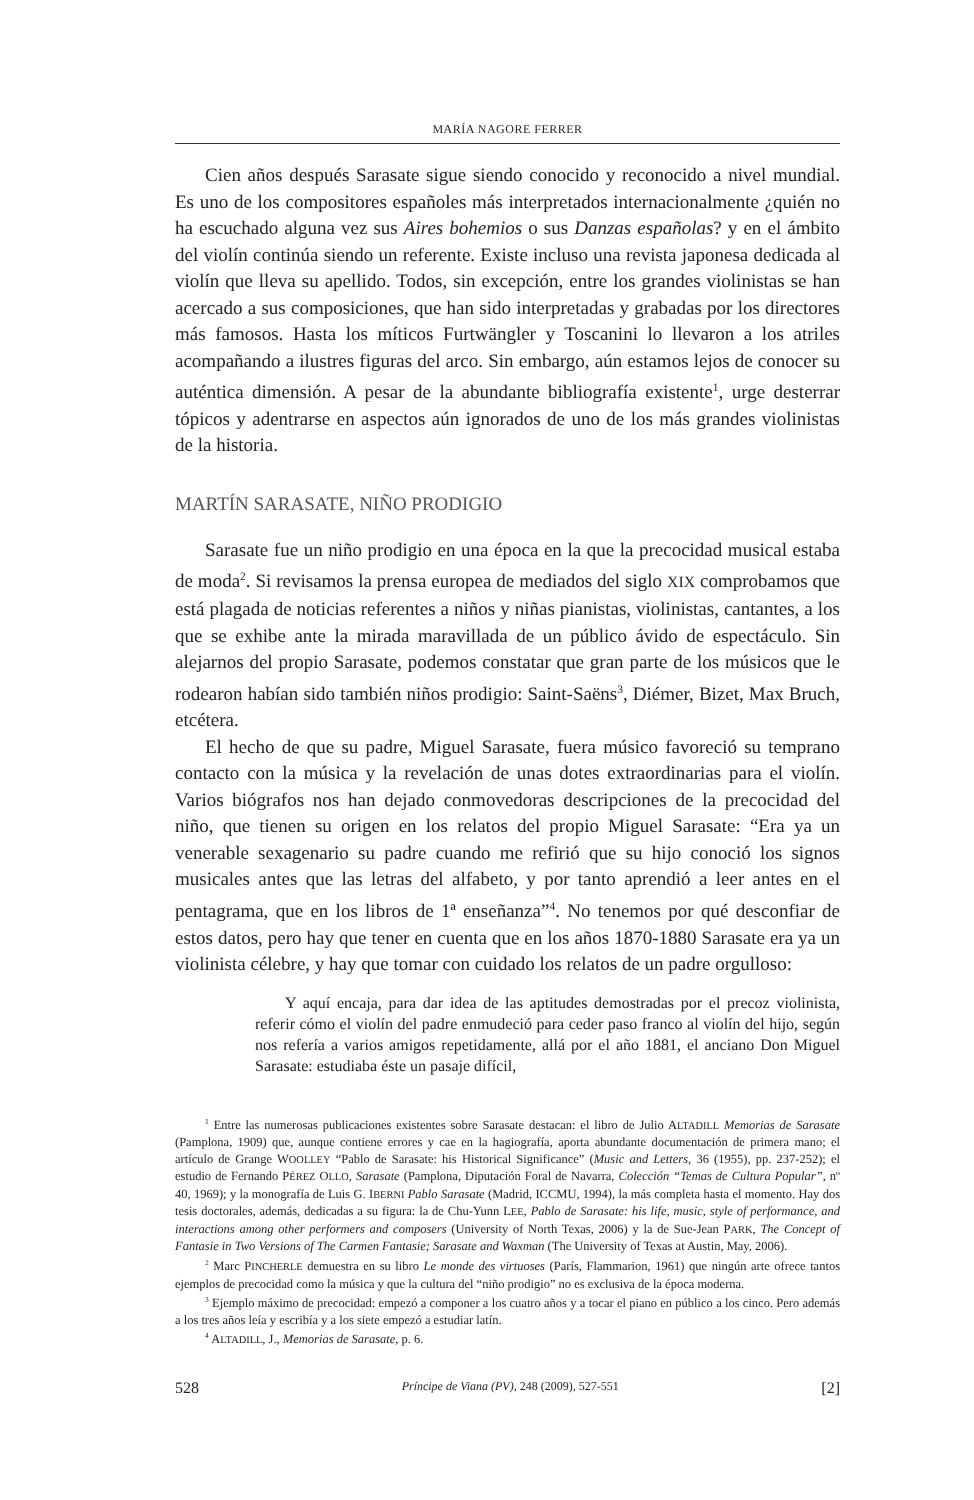MARÍA NAGORE FERRER
Cien años después Sarasate sigue siendo conocido y reconocido a nivel mundial. Es uno de los compositores españoles más interpretados internacionalmente ¿quién no ha escuchado alguna vez sus Aires bohemios o sus Danzas españolas? y en el ámbito del violín continúa siendo un referente. Existe incluso una revista japonesa dedicada al violín que lleva su apellido. Todos, sin excepción, entre los grandes violinistas se han acercado a sus composiciones, que han sido interpretadas y grabadas por los directores más famosos. Hasta los míticos Furtwängler y Toscanini lo llevaron a los atriles acompañando a ilustres figuras del arco. Sin embargo, aún estamos lejos de conocer su auténtica dimensión. A pesar de la abundante bibliografía existente<sup>1</sup>, urge desterrar tópicos y adentrarse en aspectos aún ignorados de uno de los más grandes violinistas de la historia.
MARTÍN SARASATE, NIÑO PRODIGIO
Sarasate fue un niño prodigio en una época en la que la precocidad musical estaba de moda<sup>2</sup>. Si revisamos la prensa europea de mediados del siglo XIX comprobamos que está plagada de noticias referentes a niños y niñas pianistas, violinistas, cantantes, a los que se exhibe ante la mirada maravillada de un público ávido de espectáculo. Sin alejarnos del propio Sarasate, podemos constatar que gran parte de los músicos que le rodearon habían sido también niños prodigio: Saint-Saëns<sup>3</sup>, Diémer, Bizet, Max Bruch, etcétera.
El hecho de que su padre, Miguel Sarasate, fuera músico favoreció su temprano contacto con la música y la revelación de unas dotes extraordinarias para el violín. Varios biógrafos nos han dejado conmovedoras descripciones de la precocidad del niño, que tienen su origen en los relatos del propio Miguel Sarasate: “Era ya un venerable sexagenario su padre cuando me refirió que su hijo conoció los signos musicales antes que las letras del alfabeto, y por tanto aprendió a leer antes en el pentagrama, que en los libros de 1ª enseñanza”<sup>4</sup>. No tenemos por qué desconfiar de estos datos, pero hay que tener en cuenta que en los años 1870-1880 Sarasate era ya un violinista célebre, y hay que tomar con cuidado los relatos de un padre orgulloso:
Y aquí encaja, para dar idea de las aptitudes demostradas por el precoz violinista, referir cómo el violín del padre enmudeció para ceder paso franco al violín del hijo, según nos refería a varios amigos repetidamente, allá por el año 1881, el anciano Don Miguel Sarasate: estudiaba éste un pasaje difícil,
<sup>1</sup> Entre las numerosas publicaciones existentes sobre Sarasate destacan: el libro de Julio ALTADILL Memorias de Sarasate (Pamplona, 1909) que, aunque contiene errores y cae en la hagiografía, aporta abundante documentación de primera mano; el artículo de Grange WOOLLEY “Pablo de Sarasate: his Historical Significance” (Music and Letters, 36 (1955), pp. 237-252); el estudio de Fernando PÉREZ OLLO, Sarasate (Pamplona, Diputación Foral de Navarra, Colección “Temas de Cultura Popular”, nº 40, 1969); y la monografía de Luis G. IBERNI Pablo Sarasate (Madrid, ICCMU, 1994), la más completa hasta el momento. Hay dos tesis doctorales, además, dedicadas a su figura: la de Chu-Yunn LEE, Pablo de Sarasate: his life, music, style of performance, and interactions among other performers and composers (University of North Texas, 2006) y la de Sue-Jean PARK, The Concept of Fantasie in Two Versions of The Carmen Fantasie; Sarasate and Waxman (The University of Texas at Austin, May, 2006).
<sup>2</sup> Marc PINCHERLE demuestra en su libro Le monde des virtuoses (París, Flammarion, 1961) que ningún arte ofrece tantos ejemplos de precocidad como la música y que la cultura del “niño prodigio” no es exclusiva de la época moderna.
<sup>3</sup> Ejemplo máximo de precocidad: empezó a componer a los cuatro años y a tocar el piano en público a los cinco. Pero además a los tres años leía y escribía y a los siete empezó a estudiar latín.
<sup>4</sup> ALTADILL, J., Memorias de Sarasate, p. 6.
528 Príncipe de Viana (PV), 248 (2009), 527-551 [2]